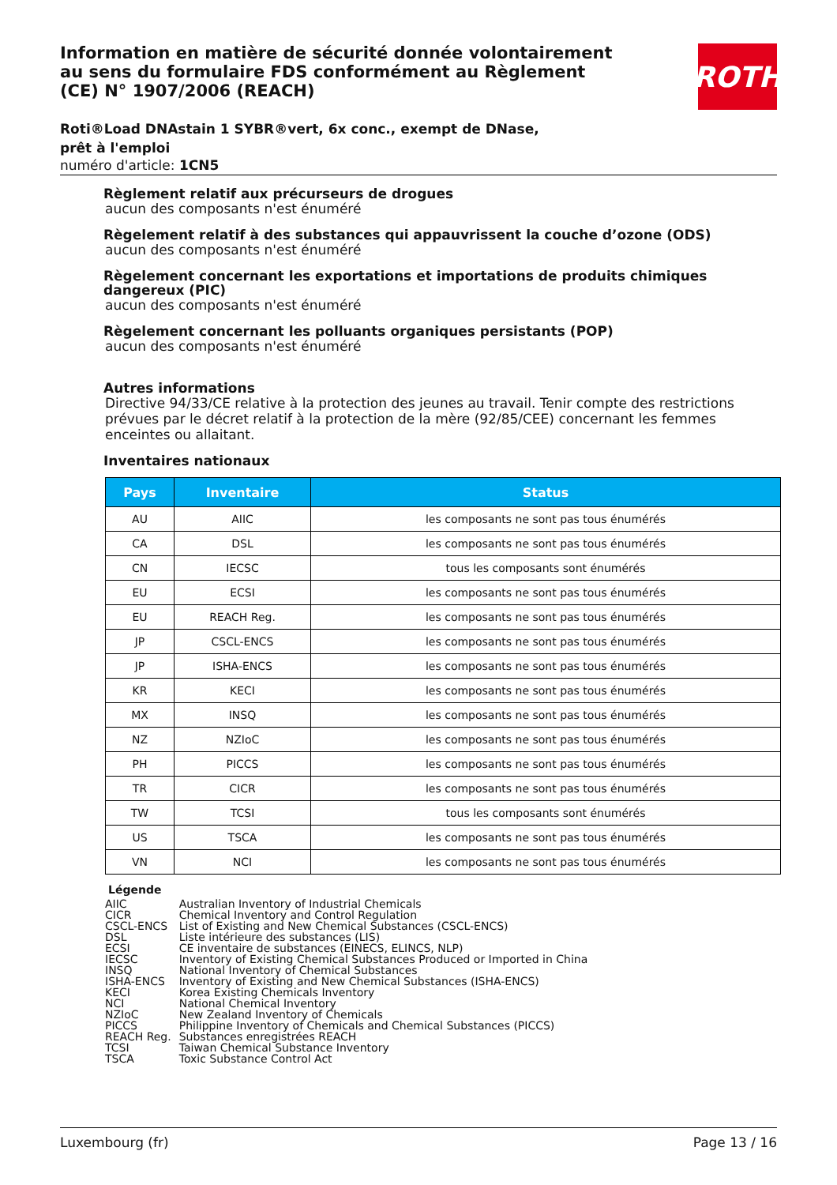ROTH
Information en matière de sécurité donnée volontairement au sens du formulaire FDS conformément au Règlement (CE) N° 1907/2006 (REACH)
Roti®Load DNAstain 1 SYBR®vert, 6x conc., exempt de DNase, prêt à l'emploi
numéro d'article: 1CN5
Règlement relatif aux précurseurs de drogues
aucun des composants n'est énuméré
Règelement relatif à des substances qui appauvrissent la couche d’ozone (ODS)
aucun des composants n'est énuméré
Règelement concernant les exportations et importations de produits chimiques dangereux (PIC)
aucun des composants n'est énuméré
Règelement concernant les polluants organiques persistants (POP)
aucun des composants n'est énuméré
Autres informations
Directive 94/33/CE relative à la protection des jeunes au travail. Tenir compte des restrictions prévues par le décret relatif à la protection de la mère (92/85/CEE) concernant les femmes enceintes ou allaitant.
Inventaires nationaux
| Pays | Inventaire | Status |
| --- | --- | --- |
| AU | AIIC | les composants ne sont pas tous énumérés |
| CA | DSL | les composants ne sont pas tous énumérés |
| CN | IECSC | tous les composants sont énumérés |
| EU | ECSI | les composants ne sont pas tous énumérés |
| EU | REACH Reg. | les composants ne sont pas tous énumérés |
| JP | CSCL-ENCS | les composants ne sont pas tous énumérés |
| JP | ISHA-ENCS | les composants ne sont pas tous énumérés |
| KR | KECI | les composants ne sont pas tous énumérés |
| MX | INSQ | les composants ne sont pas tous énumérés |
| NZ | NZIoC | les composants ne sont pas tous énumérés |
| PH | PICCS | les composants ne sont pas tous énumérés |
| TR | CICR | les composants ne sont pas tous énumérés |
| TW | TCSI | tous les composants sont énumérés |
| US | TSCA | les composants ne sont pas tous énumérés |
| VN | NCI | les composants ne sont pas tous énumérés |
Légende
| AIIC | Australian Inventory of Industrial Chemicals |
| CICR | Chemical Inventory and Control Regulation |
| CSCL-ENCS | List of Existing and New Chemical Substances (CSCL-ENCS) |
| DSL | Liste intérieure des substances (LIS) |
| ECSI | CE inventaire de substances (EINECS, ELINCS, NLP) |
| IECSC | Inventory of Existing Chemical Substances Produced or Imported in China |
| INSQ | National Inventory of Chemical Substances |
| ISHA-ENCS | Inventory of Existing and New Chemical Substances (ISHA-ENCS) |
| KECI | Korea Existing Chemicals Inventory |
| NCI | National Chemical Inventory |
| NZIoC | New Zealand Inventory of Chemicals |
| PICCS | Philippine Inventory of Chemicals and Chemical Substances (PICCS) |
| REACH Reg. | Substances enregistrées REACH |
| TCSI | Taiwan Chemical Substance Inventory |
| TSCA | Toxic Substance Control Act |
Luxembourg (fr) Page 13 / 16